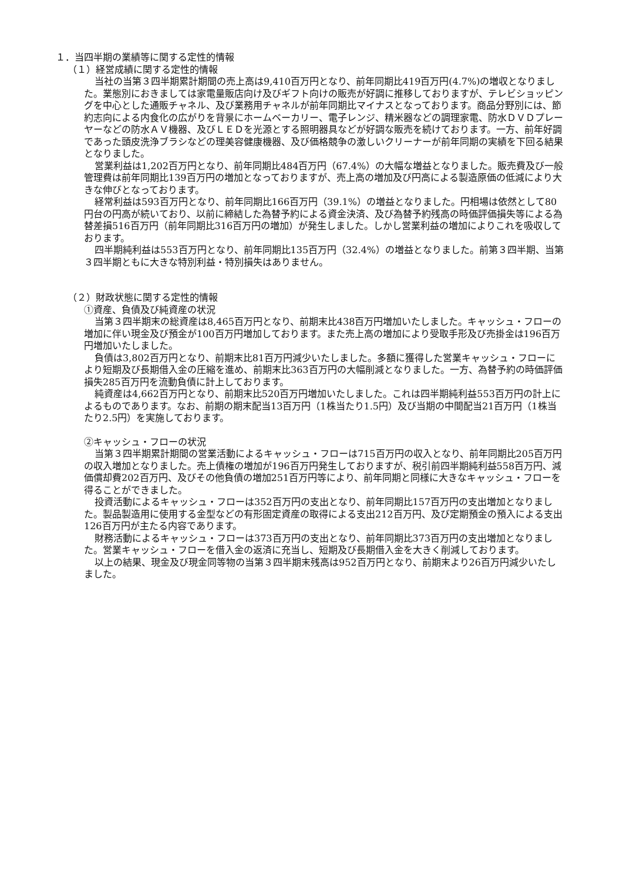１．当四半期の業績等に関する定性的情報
（１）経営成績に関する定性的情報
当社の当第３四半期累計期間の売上高は9,410百万円となり、前年同期比419百万円(4.7%)の増収となりました。業態別におきましては家電量販店向け及びギフト向けの販売が好調に推移しておりますが、テレビショッピングを中心とした通販チャネル、及び業務用チャネルが前年同期比マイナスとなっております。商品分野別には、節約志向による内食化の広がりを背景にホームベーカリー、電子レンジ、精米器などの調理家電、防水ＤＶＤプレーヤーなどの防水ＡＶ機器、及びＬＥＤを光源とする照明器具などが好調な販売を続けております。一方、前年好調であった頭皮洗浄ブラシなどの理美容健康機器、及び価格競争の激しいクリーナーが前年同期の実績を下回る結果となりました。
営業利益は1,202百万円となり、前年同期比484百万円（67.4%）の大幅な増益となりました。販売費及び一般管理費は前年同期比139百万円の増加となっておりますが、売上高の増加及び円高による製造原価の低減により大きな伸びとなっております。
経常利益は593百万円となり、前年同期比166百万円（39.1%）の増益となりました。円相場は依然として80円台の円高が続いており、以前に締結した為替予約による資金決済、及び為替予約残高の時価評価損失等による為替差損516百万円（前年同期比316百万円の増加）が発生しました。しかし営業利益の増加によりこれを吸収しております。
四半期純利益は553百万円となり、前年同期比135百万円（32.4%）の増益となりました。前第３四半期、当第３四半期ともに大きな特別利益・特別損失はありません。
（２）財政状態に関する定性的情報
①資産、負債及び純資産の状況
当第３四半期末の総資産は8,465百万円となり、前期末比438百万円増加いたしました。キャッシュ・フローの増加に伴い現金及び預金が100百万円増加しております。また売上高の増加により受取手形及び売掛金は196百万円増加いたしました。
負債は3,802百万円となり、前期末比81百万円減少いたしました。多額に獲得した営業キャッシュ・フローにより短期及び長期借入金の圧縮を進め、前期末比363百万円の大幅削減となりました。一方、為替予約の時価評価損失285百万円を流動負債に計上しております。
純資産は4,662百万円となり、前期末比520百万円増加いたしました。これは四半期純利益553百万円の計上によるものであります。なお、前期の期末配当13百万円（1株当たり1.5円）及び当期の中間配当21百万円（1株当たり2.5円）を実施しております。
②キャッシュ・フローの状況
当第３四半期累計期間の営業活動によるキャッシュ・フローは715百万円の収入となり、前年同期比205百万円の収入増加となりました。売上債権の増加が196百万円発生しておりますが、税引前四半期純利益558百万円、減価償却費202百万円、及びその他負債の増加251百万円等により、前年同期と同様に大きなキャッシュ・フローを得ることができました。
投資活動によるキャッシュ・フローは352百万円の支出となり、前年同期比157百万円の支出増加となりました。製品製造用に使用する金型などの有形固定資産の取得による支出212百万円、及び定期預金の預入による支出126百万円が主たる内容であります。
財務活動によるキャッシュ・フローは373百万円の支出となり、前年同期比373百万円の支出増加となりました。営業キャッシュ・フローを借入金の返済に充当し、短期及び長期借入金を大きく削減しております。
以上の結果、現金及び現金同等物の当第３四半期末残高は952百万円となり、前期末より26百万円減少いたしました。